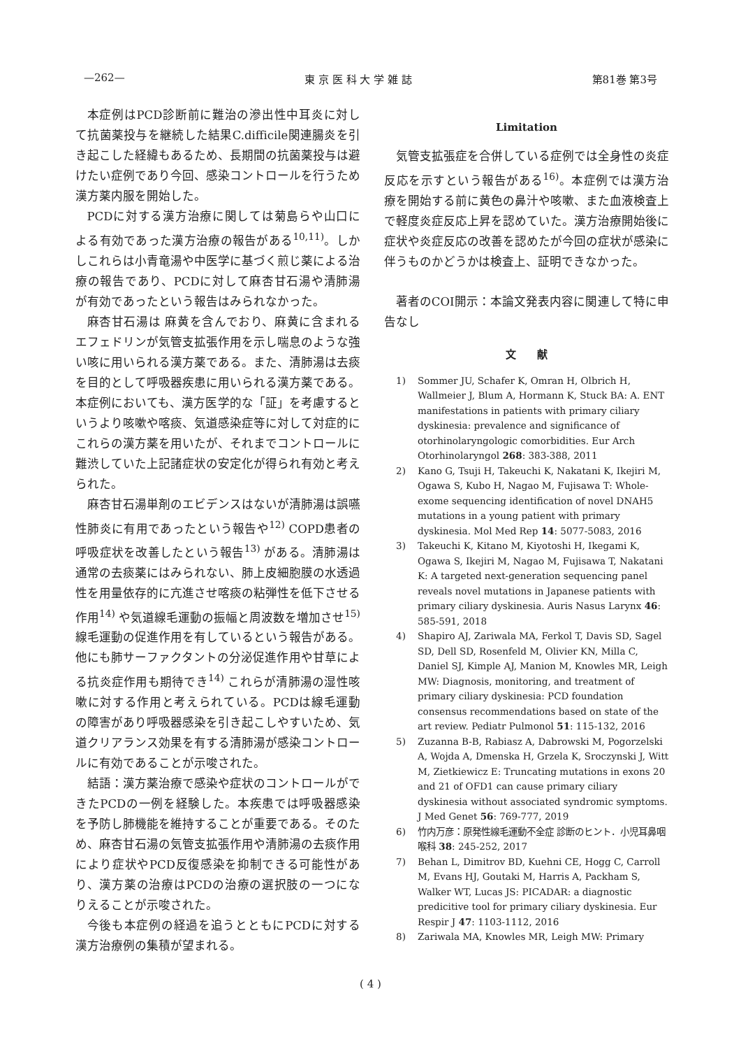—262— 東 京 医 科 大 学 雑 誌 第81巻 第3号
本症例はPCD診断前に難治の滲出性中耳炎に対して抗菌薬投与を継続した結果C.difficile関連腸炎を引き起こした経緯もあるため、長期間の抗菌薬投与は避けたい症例であり今回、感染コントロールを行うため漢方薬内服を開始した。
PCDに対する漢方治療に関しては菊島らや山口による有効であった漢方治療の報告がある<sup>10,11)</sup>。しかしこれらは小青竜湯や中医学に基づく煎じ薬による治療の報告であり、PCDに対して麻杏甘石湯や清肺湯が有効であったという報告はみられなかった。
麻杏甘石湯は 麻黄を含んでおり、麻黄に含まれるエフェドリンが気管支拡張作用を示し喘息のような強い咳に用いられる漢方薬である。また、清肺湯は去痰を目的として呼吸器疾患に用いられる漢方薬である。本症例においても、漢方医学的な「証」を考慮するというより咳嗽や喀痰、気道感染症等に対して対症的にこれらの漢方薬を用いたが、それまでコントロールに難渋していた上記諸症状の安定化が得られ有効と考えられた。
麻杏甘石湯単剤のエビデンスはないが清肺湯は誤嚥性肺炎に有用であったという報告や<sup>12)</sup> COPD患者の呼吸症状を改善したという報告<sup>13)</sup> がある。清肺湯は通常の去痰薬にはみられない、肺上皮細胞膜の水透過性を用量依存的に亢進させ喀痰の粘弾性を低下させる作用<sup>14)</sup> や気道線毛運動の振幅と周波数を増加させ<sup>15)</sup> 線毛運動の促進作用を有しているという報告がある。他にも肺サーファクタントの分泌促進作用や甘草による抗炎症作用も期待でき<sup>14)</sup> これらが清肺湯の湿性咳嗽に対する作用と考えられている。PCDは線毛運動の障害があり呼吸器感染を引き起こしやすいため、気道クリアランス効果を有する清肺湯が感染コントロールに有効であることが示唆された。
結語：漢方薬治療で感染や症状のコントロールができたPCDの一例を経験した。本疾患では呼吸器感染を予防し肺機能を維持することが重要である。そのため、麻杏甘石湯の気管支拡張作用や清肺湯の去痰作用により症状やPCD反復感染を抑制できる可能性があり、漢方薬の治療はPCDの治療の選択肢の一つになりえることが示唆された。
今後も本症例の経過を追うとともにPCDに対する漢方治療例の集積が望まれる。
Limitation
気管支拡張症を合併している症例では全身性の炎症反応を示すという報告がある<sup>16)</sup>。本症例では漢方治療を開始する前に黄色の鼻汁や咳嗽、また血液検査上で軽度炎症反応上昇を認めていた。漢方治療開始後に症状や炎症反応の改善を認めたが今回の症状が感染に伴うものかどうかは検査上、証明できなかった。
著者のCOI開示：本論文発表内容に関連して特に申告なし
文　　献
1) Sommer JU, Schafer K, Omran H, Olbrich H, Wallmeier J, Blum A, Hormann K, Stuck BA: A. ENT manifestations in patients with primary ciliary dyskinesia: prevalence and significance of otorhinolaryngologic comorbidities. Eur Arch Otorhinolaryngol 268: 383-388, 2011
2) Kano G, Tsuji H, Takeuchi K, Nakatani K, Ikejiri M, Ogawa S, Kubo H, Nagao M, Fujisawa T: Whole-exome sequencing identification of novel DNAH5 mutations in a young patient with primary dyskinesia. Mol Med Rep 14: 5077-5083, 2016
3) Takeuchi K, Kitano M, Kiyotoshi H, Ikegami K, Ogawa S, Ikejiri M, Nagao M, Fujisawa T, Nakatani K: A targeted next-generation sequencing panel reveals novel mutations in Japanese patients with primary ciliary dyskinesia. Auris Nasus Larynx 46: 585-591, 2018
4) Shapiro AJ, Zariwala MA, Ferkol T, Davis SD, Sagel SD, Dell SD, Rosenfeld M, Olivier KN, Milla C, Daniel SJ, Kimple AJ, Manion M, Knowles MR, Leigh MW: Diagnosis, monitoring, and treatment of primary ciliary dyskinesia: PCD foundation consensus recommendations based on state of the art review. Pediatr Pulmonol 51: 115-132, 2016
5) Zuzanna B-B, Rabiasz A, Dabrowski M, Pogorzelski A, Wojda A, Dmenska H, Grzela K, Sroczynski J, Witt M, Zietkiewicz E: Truncating mutations in exons 20 and 21 of OFD1 can cause primary ciliary dyskinesia without associated syndromic symptoms. J Med Genet 56: 769-777, 2019
6) 竹内万彦：原発性線毛運動不全症 診断のヒント．小児耳鼻咽喉科 38: 245-252, 2017
7) Behan L, Dimitrov BD, Kuehni CE, Hogg C, Carroll M, Evans HJ, Goutaki M, Harris A, Packham S, Walker WT, Lucas JS: PICADAR: a diagnostic predicitive tool for primary ciliary dyskinesia. Eur Respir J 47: 1103-1112, 2016
8) Zariwala MA, Knowles MR, Leigh MW: Primary
( 4 )